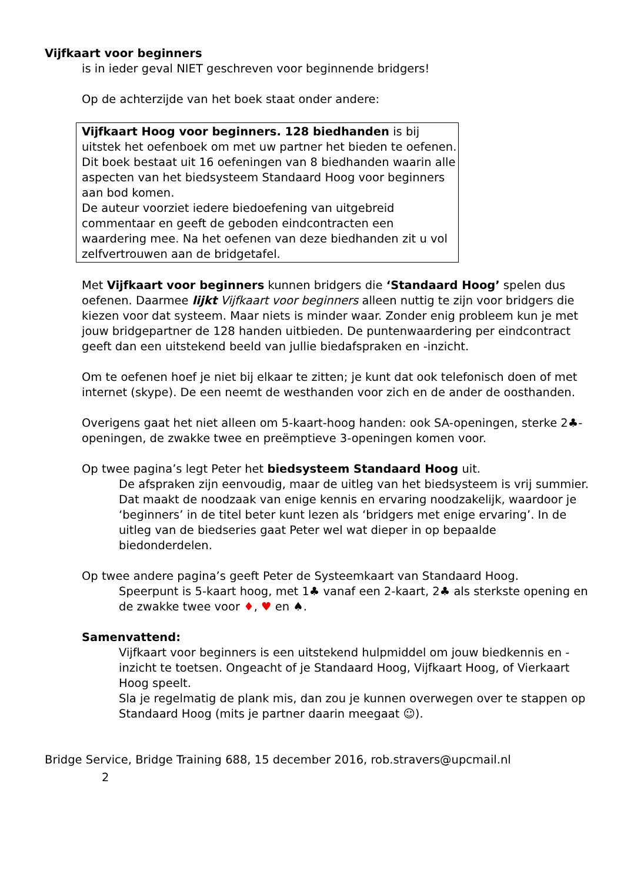Vijfkaart voor beginners
is in ieder geval NIET geschreven voor beginnende bridgers!
Op de achterzijde van het boek staat onder andere:
Vijfkaart Hoog voor beginners. 128 biedhanden is bij uitstek het oefenboek om met uw partner het bieden te oefenen. Dit boek bestaat uit 16 oefeningen van 8 biedhanden waarin alle aspecten van het biedsysteem Standaard Hoog voor beginners aan bod komen.
De auteur voorziet iedere biedoefening van uitgebreid commentaar en geeft de geboden eindcontracten een waardering mee. Na het oefenen van deze biedhanden zit u vol zelfvertrouwen aan de bridgetafel.
Met Vijfkaart voor beginners kunnen bridgers die ‘Standaard Hoog’ spelen dus oefenen. Daarmee lijkt Vijfkaart voor beginners alleen nuttig te zijn voor bridgers die kiezen voor dat systeem. Maar niets is minder waar. Zonder enig probleem kun je met jouw bridgepartner de 128 handen uitbieden. De puntenwaardering per eindcontract geeft dan een uitstekend beeld van jullie biedafspraken en -inzicht.
Om te oefenen hoef je niet bij elkaar te zitten; je kunt dat ook telefonisch doen of met internet (skype). De een neemt de westhanden voor zich en de ander de oosthanden.
Overigens gaat het niet alleen om 5-kaart-hoog handen: ook SA-openingen, sterke 2♣-openingen, de zwakke twee en preëmptieve 3-openingen komen voor.
Op twee pagina’s legt Peter het biedsysteem Standaard Hoog uit.
De afspraken zijn eenvoudig, maar de uitleg van het biedsysteem is vrij summier. Dat maakt de noodzaak van enige kennis en ervaring noodzakelijk, waardoor je ‘beginners’ in de titel beter kunt lezen als ‘bridgers met enige ervaring’. In de uitleg van de biedseries gaat Peter wel wat dieper in op bepaalde biedonderdelen.
Op twee andere pagina’s geeft Peter de Systeemkaart van Standaard Hoog.
Speerpunt is 5-kaart hoog, met 1♣ vanaf een 2-kaart, 2♣ als sterkste opening en de zwakke twee voor ♦, ♥ en ♠.
Samenvattend:
Vijfkaart voor beginners is een uitstekend hulpmiddel om jouw biedkennis en -inzicht te toetsen. Ongeacht of je Standaard Hoog, Vijfkaart Hoog, of Vierkaart Hoog speelt.
Sla je regelmatig de plank mis, dan zou je kunnen overwegen over te stappen op Standaard Hoog (mits je partner daarin meegaat ☺).
Bridge Service, Bridge Training 688, 15 december 2016, rob.stravers@upcmail.nl
2